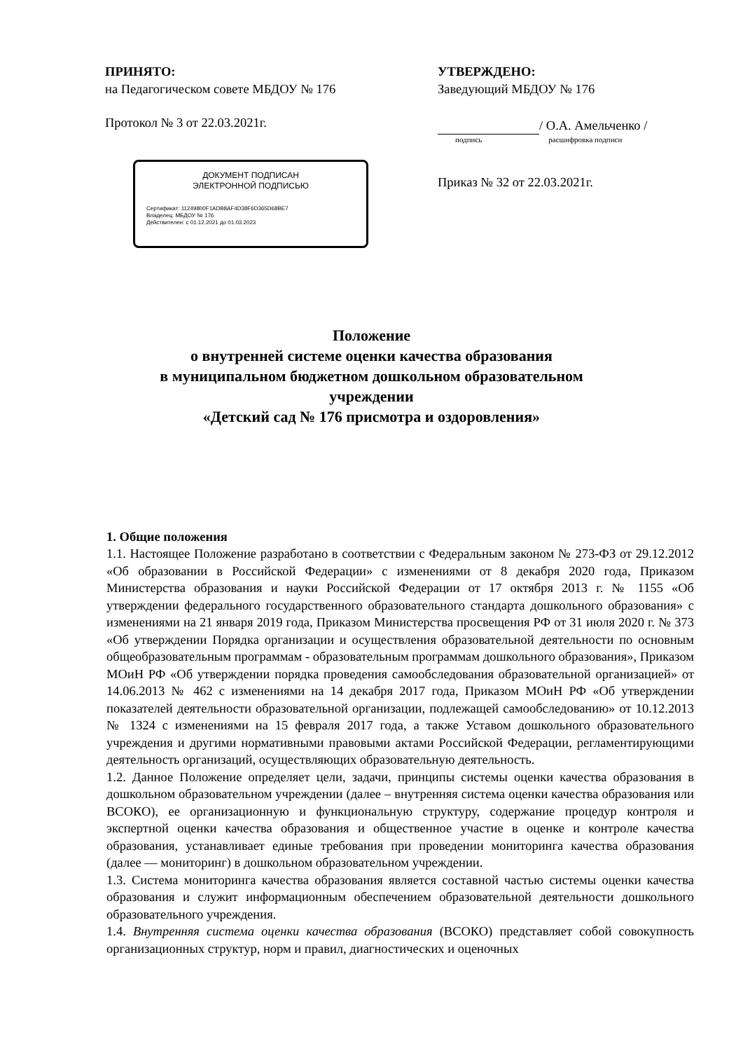ПРИНЯТО:
на Педагогическом совете МБДОУ № 176
Протокол № 3 от 22.03.2021г.
ДОКУМЕНТ ПОДПИСАН
ЭЛЕКТРОННОЙ ПОДПИСЬЮ
Сертификат: 11249800F1ADB8AF4D38F6D365D68BE7
Владелец: МБДОУ № 176
Действителен: с 01.12.2021 до 01.03.2023
УТВЕРЖДЕНО:
Заведующий МБДОУ № 176
/ О.А. Амельченко /
подпись расшифровка подписи
Приказ № 32 от 22.03.2021г.
Положение
о внутренней системе оценки качества образования
в муниципальном бюджетном дошкольном образовательном
учреждении
«Детский сад № 176 присмотра и оздоровления»
1. Общие положения
1.1. Настоящее Положение разработано в соответствии с Федеральным законом № 273-ФЗ от 29.12.2012 «Об образовании в Российской Федерации» с изменениями от 8 декабря 2020 года, Приказом Министерства образования и науки Российской Федерации от 17 октября 2013 г. № 1155 «Об утверждении федерального государственного образовательного стандарта дошкольного образования» с изменениями на 21 января 2019 года, Приказом Министерства просвещения РФ от 31 июля 2020 г. № 373 «Об утверждении Порядка организации и осуществления образовательной деятельности по основным общеобразовательным программам - образовательным программам дошкольного образования», Приказом МОиН РФ «Об утверждении порядка проведения самообследования образовательной организацией» от 14.06.2013 № 462 с изменениями на 14 декабря 2017 года, Приказом МОиН РФ «Об утверждении показателей деятельности образовательной организации, подлежащей самообследованию» от 10.12.2013 № 1324 с изменениями на 15 февраля 2017 года, а также Уставом дошкольного образовательного учреждения и другими нормативными правовыми актами Российской Федерации, регламентирующими деятельность организаций, осуществляющих образовательную деятельность.
1.2. Данное Положение определяет цели, задачи, принципы системы оценки качества образования в дошкольном образовательном учреждении (далее – внутренняя система оценки качества образования или ВСОКО), ее организационную и функциональную структуру, содержание процедур контроля и экспертной оценки качества образования и общественное участие в оценке и контроле качества образования, устанавливает единые требования при проведении мониторинга качества образования (далее — мониторинг) в дошкольном образовательном учреждении.
1.3. Система мониторинга качества образования является составной частью системы оценки качества образования и служит информационным обеспечением образовательной деятельности дошкольного образовательного учреждения.
1.4. Внутренняя система оценки качества образования (ВСОКО) представляет собой совокупность организационных структур, норм и правил, диагностических и оценочных